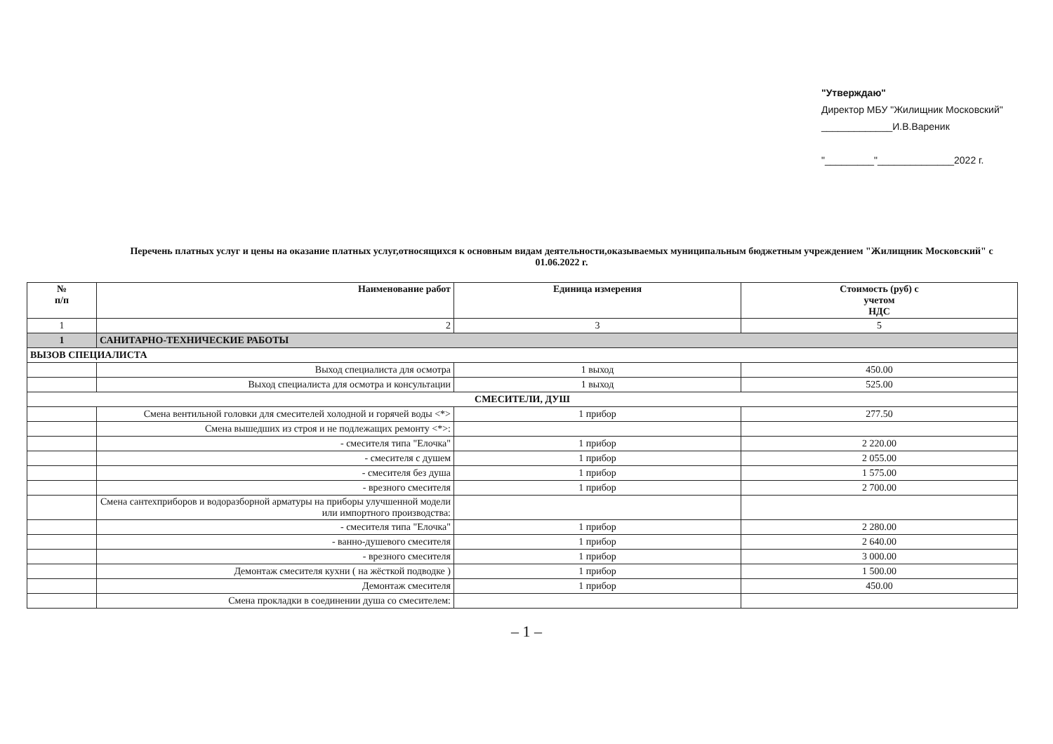"Утверждаю"
Директор МБУ "Жилищник Московский"
_____________И.В.Вареник
"_________"______________2022 г.
Перечень платных услуг и цены на оказание платных услуг,относящихся к основным видам деятельности,оказываемых муниципальным бюджетным учреждением "Жилищник Московский" с 01.06.2022 г.
| № п/п | Наименование работ | Единица измерения | Стоимость (руб) с учетом НДС |
| --- | --- | --- | --- |
| 1 | 2 | 3 | 5 |
| 1 | САНИТАРНО-ТЕХНИЧЕСКИЕ РАБОТЫ | | |
| ВЫЗОВ СПЕЦИАЛИСТА | | | |
| | Выход специалиста для осмотра | 1 выход | 450.00 |
| | Выход специалиста для осмотра и консультации | 1 выход | 525.00 |
| СМЕСИТЕЛИ, ДУШ | | | |
| | Смена вентильной головки для смесителей холодной и горячей воды <*> | 1 прибор | 277.50 |
| | Смена вышедших из строя и не подлежащих ремонту <*>: | | |
| | - смесителя типа "Елочка" | 1 прибор | 2 220.00 |
| | - смесителя с душем | 1 прибор | 2 055.00 |
| | - смесителя без душа | 1 прибор | 1 575.00 |
| | - врезного смесителя | 1 прибор | 2 700.00 |
| | Смена сантехприборов и водоразборной арматуры на приборы улучшенной модели или импортного производства: | | |
| | - смесителя типа "Елочка" | 1 прибор | 2 280.00 |
| | - ванно-душевого смесителя | 1 прибор | 2 640.00 |
| | - врезного смесителя | 1 прибор | 3 000.00 |
| | Демонтаж смесителя кухни ( на жёсткой подводке ) | 1 прибор | 1 500.00 |
| | Демонтаж смесителя | 1 прибор | 450.00 |
| | Смена прокладки в соединении душа со смесителем: | | |
– 1 –